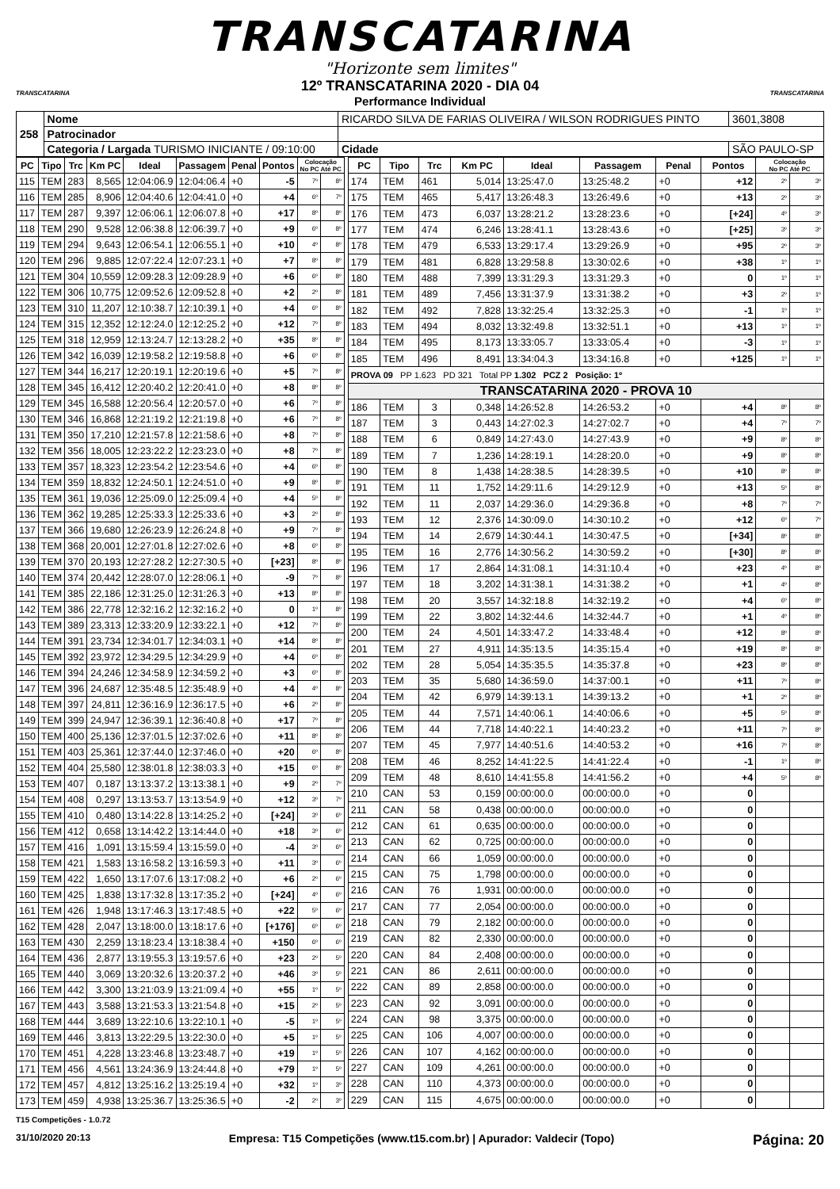TRANSCATARINA
"Horizonte sem limites"
TRANSCATARINA
12º TRANSCATARINA 2020 - DIA 04
Performance Individual
TRANSCATARINA
| 258 | Nome | RICARDO SILVA DE FARIAS OLIVEIRA / WILSON RODRIGUES PINTO | | | 3601,3808 |
| | Patrocinador | | | | |
| | Categoria / Largada TURISMO INICIANTE / 09:10:00 | | Cidade | SÃO PAULO-SP | |
| PC | Tipo | Trc | Km PC | Ideal | Passagem | Penal | Pontos | Colocação No PC Até PC | |
| --- | --- | --- | --- | --- | --- | --- | --- | --- | --- |
| 115 | TEM | 283 | 8,565 | 12:04:06.9 | 12:04:06.4 | +0 | -5 | 7º | 8º |
| 116 | TEM | 285 | 8,906 | 12:04:40.6 | 12:04:41.0 | +0 | +4 | 6º | 7º |
| 117 | TEM | 287 | 9,397 | 12:06:06.1 | 12:06:07.8 | +0 | +17 | 8º | 8º |
| 118 | TEM | 290 | 9,528 | 12:06:38.8 | 12:06:39.7 | +0 | +9 | 6º | 8º |
| 119 | TEM | 294 | 9,643 | 12:06:54.1 | 12:06:55.1 | +0 | +10 | 4º | 8º |
| 120 | TEM | 296 | 9,885 | 12:07:22.4 | 12:07:23.1 | +0 | +7 | 8º | 8º |
| 121 | TEM | 304 | 10,559 | 12:09:28.3 | 12:09:28.9 | +0 | +6 | 6º | 8º |
| 122 | TEM | 306 | 10,775 | 12:09:52.6 | 12:09:52.8 | +0 | +2 | 2º | 8º |
| 123 | TEM | 310 | 11,207 | 12:10:38.7 | 12:10:39.1 | +0 | +4 | 6º | 8º |
| 124 | TEM | 315 | 12,352 | 12:12:24.0 | 12:12:25.2 | +0 | +12 | 7º | 8º |
| 125 | TEM | 318 | 12,959 | 12:13:24.7 | 12:13:28.2 | +0 | +35 | 8º | 8º |
| 126 | TEM | 342 | 16,039 | 12:19:58.2 | 12:19:58.8 | +0 | +6 | 6º | 8º |
| 127 | TEM | 344 | 16,217 | 12:20:19.1 | 12:20:19.6 | +0 | +5 | 7º | 8º |
| 128 | TEM | 345 | 16,412 | 12:20:40.2 | 12:20:41.0 | +0 | +8 | 8º | 8º |
| 129 | TEM | 345 | 16,588 | 12:20:56.4 | 12:20:57.0 | +0 | +6 | 7º | 8º |
| 130 | TEM | 346 | 16,868 | 12:21:19.2 | 12:21:19.8 | +0 | +6 | 7º | 8º |
| 131 | TEM | 350 | 17,210 | 12:21:57.8 | 12:21:58.6 | +0 | +8 | 7º | 8º |
| 132 | TEM | 356 | 18,005 | 12:23:22.2 | 12:23:23.0 | +0 | +8 | 7º | 8º |
| 133 | TEM | 357 | 18,323 | 12:23:54.2 | 12:23:54.6 | +0 | +4 | 6º | 8º |
| 134 | TEM | 359 | 18,832 | 12:24:50.1 | 12:24:51.0 | +0 | +9 | 8º | 8º |
| 135 | TEM | 361 | 19,036 | 12:25:09.0 | 12:25:09.4 | +0 | +4 | 5º | 8º |
| 136 | TEM | 362 | 19,285 | 12:25:33.3 | 12:25:33.6 | +0 | +3 | 2º | 8º |
| 137 | TEM | 366 | 19,680 | 12:26:23.9 | 12:26:24.8 | +0 | +9 | 7º | 8º |
| 138 | TEM | 368 | 20,001 | 12:27:01.8 | 12:27:02.6 | +0 | +8 | 6º | 8º |
| 139 | TEM | 370 | 20,193 | 12:27:28.2 | 12:27:30.5 | +0 | [+23] | 8º | 8º |
| 140 | TEM | 374 | 20,442 | 12:28:07.0 | 12:28:06.1 | +0 | -9 | 7º | 8º |
| 141 | TEM | 385 | 22,186 | 12:31:25.0 | 12:31:26.3 | +0 | +13 | 8º | 8º |
| 142 | TEM | 386 | 22,778 | 12:32:16.2 | 12:32:16.2 | +0 | 0 | 1º | 8º |
| 143 | TEM | 389 | 23,313 | 12:33:20.9 | 12:33:22.1 | +0 | +12 | 7º | 8º |
| 144 | TEM | 391 | 23,734 | 12:34:01.7 | 12:34:03.1 | +0 | +14 | 8º | 8º |
| 145 | TEM | 392 | 23,972 | 12:34:29.5 | 12:34:29.9 | +0 | +4 | 6º | 8º |
| 146 | TEM | 394 | 24,246 | 12:34:58.9 | 12:34:59.2 | +0 | +3 | 6º | 8º |
| 147 | TEM | 396 | 24,687 | 12:35:48.5 | 12:35:48.9 | +0 | +4 | 4º | 8º |
| 148 | TEM | 397 | 24,811 | 12:36:16.9 | 12:36:17.5 | +0 | +6 | 2º | 8º |
| 149 | TEM | 399 | 24,947 | 12:36:39.1 | 12:36:40.8 | +0 | +17 | 7º | 8º |
| 150 | TEM | 400 | 25,136 | 12:37:01.5 | 12:37:02.6 | +0 | +11 | 8º | 8º |
| 151 | TEM | 403 | 25,361 | 12:37:44.0 | 12:37:46.0 | +0 | +20 | 6º | 8º |
| 152 | TEM | 404 | 25,580 | 12:38:01.8 | 12:38:03.3 | +0 | +15 | 6º | 8º |
| 153 | TEM | 407 | 0,187 | 13:13:37.2 | 13:13:38.1 | +0 | +9 | 2º | 7º |
| 154 | TEM | 408 | 0,297 | 13:13:53.7 | 13:13:54.9 | +0 | +12 | 3º | 7º |
| 155 | TEM | 410 | 0,480 | 13:14:22.8 | 13:14:25.2 | +0 | [+24] | 3º | 6º |
| 156 | TEM | 412 | 0,658 | 13:14:42.2 | 13:14:44.0 | +0 | +18 | 3º | 6º |
| 157 | TEM | 416 | 1,091 | 13:15:59.4 | 13:15:59.0 | +0 | -4 | 3º | 6º |
| 158 | TEM | 421 | 1,583 | 13:16:58.2 | 13:16:59.3 | +0 | +11 | 3º | 6º |
| 159 | TEM | 422 | 1,650 | 13:17:07.6 | 13:17:08.2 | +0 | +6 | 2º | 6º |
| 160 | TEM | 425 | 1,838 | 13:17:32.8 | 13:17:35.2 | +0 | [+24] | 4º | 6º |
| 161 | TEM | 426 | 1,948 | 13:17:46.3 | 13:17:48.5 | +0 | +22 | 5º | 6º |
| 162 | TEM | 428 | 2,047 | 13:18:00.0 | 13:18:17.6 | +0 | [+176] | 6º | 6º |
| 163 | TEM | 430 | 2,259 | 13:18:23.4 | 13:18:38.4 | +0 | +150 | 6º | 6º |
| 164 | TEM | 436 | 2,877 | 13:19:55.3 | 13:19:57.6 | +0 | +23 | 2º | 5º |
| 165 | TEM | 440 | 3,069 | 13:20:32.6 | 13:20:37.2 | +0 | +46 | 3º | 5º |
| 166 | TEM | 442 | 3,300 | 13:21:03.9 | 13:21:09.4 | +0 | +55 | 1º | 5º |
| 167 | TEM | 443 | 3,588 | 13:21:53.3 | 13:21:54.8 | +0 | +15 | 2º | 5º |
| 168 | TEM | 444 | 3,689 | 13:22:10.6 | 13:22:10.1 | +0 | -5 | 1º | 5º |
| 169 | TEM | 446 | 3,813 | 13:22:29.5 | 13:22:30.0 | +0 | +5 | 1º | 5º |
| 170 | TEM | 451 | 4,228 | 13:23:46.8 | 13:23:48.7 | +0 | +19 | 1º | 5º |
| 171 | TEM | 456 | 4,561 | 13:24:36.9 | 13:24:44.8 | +0 | +79 | 1º | 5º |
| 172 | TEM | 457 | 4,812 | 13:25:16.2 | 13:25:19.4 | +0 | +32 | 1º | 3º |
| 173 | TEM | 459 | 4,938 | 13:25:36.7 | 13:25:36.5 | +0 | -2 | 2º | 3º |
| PC | Tipo | Trc | Km PC | Ideal | Passagem | Penal | Pontos | Colocação No PC Até PC | |
| --- | --- | --- | --- | --- | --- | --- | --- | --- | --- |
| 174 | TEM | 461 | 5,014 | 13:25:47.0 | 13:25:48.2 | +0 | +12 | 2º | 3º |
| 175 | TEM | 465 | 5,417 | 13:26:48.3 | 13:26:49.6 | +0 | +13 | 2º | 3º |
| 176 | TEM | 473 | 6,037 | 13:28:21.2 | 13:28:23.6 | +0 | [+24] | 4º | 3º |
| 177 | TEM | 474 | 6,246 | 13:28:41.1 | 13:28:43.6 | +0 | [+25] | 3º | 3º |
| 178 | TEM | 479 | 6,533 | 13:29:17.4 | 13:29:26.9 | +0 | +95 | 2º | 3º |
| 179 | TEM | 481 | 6,828 | 13:29:58.8 | 13:30:02.6 | +0 | +38 | 1º | 1º |
| 180 | TEM | 488 | 7,399 | 13:31:29.3 | 13:31:29.3 | +0 | 0 | 1º | 1º |
| 181 | TEM | 489 | 7,456 | 13:31:37.9 | 13:31:38.2 | +0 | +3 | 2º | 1º |
| 182 | TEM | 492 | 7,828 | 13:32:25.4 | 13:32:25.3 | +0 | -1 | 1º | 1º |
| 183 | TEM | 494 | 8,032 | 13:32:49.8 | 13:32:51.1 | +0 | +13 | 1º | 1º |
| 184 | TEM | 495 | 8,173 | 13:33:05.7 | 13:33:05.4 | +0 | -3 | 1º | 1º |
| 185 | TEM | 496 | 8,491 | 13:34:04.3 | 13:34:16.8 | +0 | +125 | 1º | 1º |
| PROVA 09 PP 1.623 PD 321 Total PP 1.302 PCZ 2 Posição: 1º | | | | | | | | | |
| TRANSCATARINA 2020 - PROVA 10 | | | | | | | | | |
| 186 | TEM | 3 | 0,348 | 14:26:52.8 | 14:26:53.2 | +0 | +4 | 8º | 8º |
| 187 | TEM | 3 | 0,443 | 14:27:02.3 | 14:27:02.7 | +0 | +4 | 7º | 7º |
| 188 | TEM | 6 | 0,849 | 14:27:43.0 | 14:27:43.9 | +0 | +9 | 8º | 8º |
| 189 | TEM | 7 | 1,236 | 14:28:19.1 | 14:28:20.0 | +0 | +9 | 8º | 8º |
| 190 | TEM | 8 | 1,438 | 14:28:38.5 | 14:28:39.5 | +0 | +10 | 8º | 8º |
| 191 | TEM | 11 | 1,752 | 14:29:11.6 | 14:29:12.9 | +0 | +13 | 5º | 8º |
| 192 | TEM | 11 | 2,037 | 14:29:36.0 | 14:29:36.8 | +0 | +8 | 7º | 7º |
| 193 | TEM | 12 | 2,376 | 14:30:09.0 | 14:30:10.2 | +0 | +12 | 6º | 7º |
| 194 | TEM | 14 | 2,679 | 14:30:44.1 | 14:30:47.5 | +0 | [+34] | 8º | 8º |
| 195 | TEM | 16 | 2,776 | 14:30:56.2 | 14:30:59.2 | +0 | [+30] | 8º | 8º |
| 196 | TEM | 17 | 2,864 | 14:31:08.1 | 14:31:10.4 | +0 | +23 | 4º | 8º |
| 197 | TEM | 18 | 3,202 | 14:31:38.1 | 14:31:38.2 | +0 | +1 | 4º | 8º |
| 198 | TEM | 20 | 3,557 | 14:32:18.8 | 14:32:19.2 | +0 | +4 | 6º | 8º |
| 199 | TEM | 22 | 3,802 | 14:32:44.6 | 14:32:44.7 | +0 | +1 | 4º | 8º |
| 200 | TEM | 24 | 4,501 | 14:33:47.2 | 14:33:48.4 | +0 | +12 | 8º | 8º |
| 201 | TEM | 27 | 4,911 | 14:35:13.5 | 14:35:15.4 | +0 | +19 | 8º | 8º |
| 202 | TEM | 28 | 5,054 | 14:35:35.5 | 14:35:37.8 | +0 | +23 | 8º | 8º |
| 203 | TEM | 35 | 5,680 | 14:36:59.0 | 14:37:00.1 | +0 | +11 | 7º | 8º |
| 204 | TEM | 42 | 6,979 | 14:39:13.1 | 14:39:13.2 | +0 | +1 | 2º | 8º |
| 205 | TEM | 44 | 7,571 | 14:40:06.1 | 14:40:06.6 | +0 | +5 | 5º | 8º |
| 206 | TEM | 44 | 7,718 | 14:40:22.1 | 14:40:23.2 | +0 | +11 | 7º | 8º |
| 207 | TEM | 45 | 7,977 | 14:40:51.6 | 14:40:53.2 | +0 | +16 | 7º | 8º |
| 208 | TEM | 46 | 8,252 | 14:41:22.5 | 14:41:22.4 | +0 | -1 | 1º | 8º |
| 209 | TEM | 48 | 8,610 | 14:41:55.8 | 14:41:56.2 | +0 | +4 | 5º | 8º |
| 210 | CAN | 53 | 0,159 | 00:00:00.0 | 00:00:00.0 | +0 | 0 | | |
| 211 | CAN | 58 | 0,438 | 00:00:00.0 | 00:00:00.0 | +0 | 0 | | |
| 212 | CAN | 61 | 0,635 | 00:00:00.0 | 00:00:00.0 | +0 | 0 | | |
| 213 | CAN | 62 | 0,725 | 00:00:00.0 | 00:00:00.0 | +0 | 0 | | |
| 214 | CAN | 66 | 1,059 | 00:00:00.0 | 00:00:00.0 | +0 | 0 | | |
| 215 | CAN | 75 | 1,798 | 00:00:00.0 | 00:00:00.0 | +0 | 0 | | |
| 216 | CAN | 76 | 1,931 | 00:00:00.0 | 00:00:00.0 | +0 | 0 | | |
| 217 | CAN | 77 | 2,054 | 00:00:00.0 | 00:00:00.0 | +0 | 0 | | |
| 218 | CAN | 79 | 2,182 | 00:00:00.0 | 00:00:00.0 | +0 | 0 | | |
| 219 | CAN | 82 | 2,330 | 00:00:00.0 | 00:00:00.0 | +0 | 0 | | |
| 220 | CAN | 84 | 2,408 | 00:00:00.0 | 00:00:00.0 | +0 | 0 | | |
| 221 | CAN | 86 | 2,611 | 00:00:00.0 | 00:00:00.0 | +0 | 0 | | |
| 222 | CAN | 89 | 2,858 | 00:00:00.0 | 00:00:00.0 | +0 | 0 | | |
| 223 | CAN | 92 | 3,091 | 00:00:00.0 | 00:00:00.0 | +0 | 0 | | |
| 224 | CAN | 98 | 3,375 | 00:00:00.0 | 00:00:00.0 | +0 | 0 | | |
| 225 | CAN | 106 | 4,007 | 00:00:00.0 | 00:00:00.0 | +0 | 0 | | |
| 226 | CAN | 107 | 4,162 | 00:00:00.0 | 00:00:00.0 | +0 | 0 | | |
| 227 | CAN | 109 | 4,261 | 00:00:00.0 | 00:00:00.0 | +0 | 0 | | |
| 228 | CAN | 110 | 4,373 | 00:00:00.0 | 00:00:00.0 | +0 | 0 | | |
| 229 | CAN | 115 | 4,675 | 00:00:00.0 | 00:00:00.0 | +0 | 0 | | |
T15 Competições - 1.0.72
31/10/2020 20:13 Empresa: T15 Competições (www.t15.com.br) | Apurador: Valdecir (Topo) Página: 20